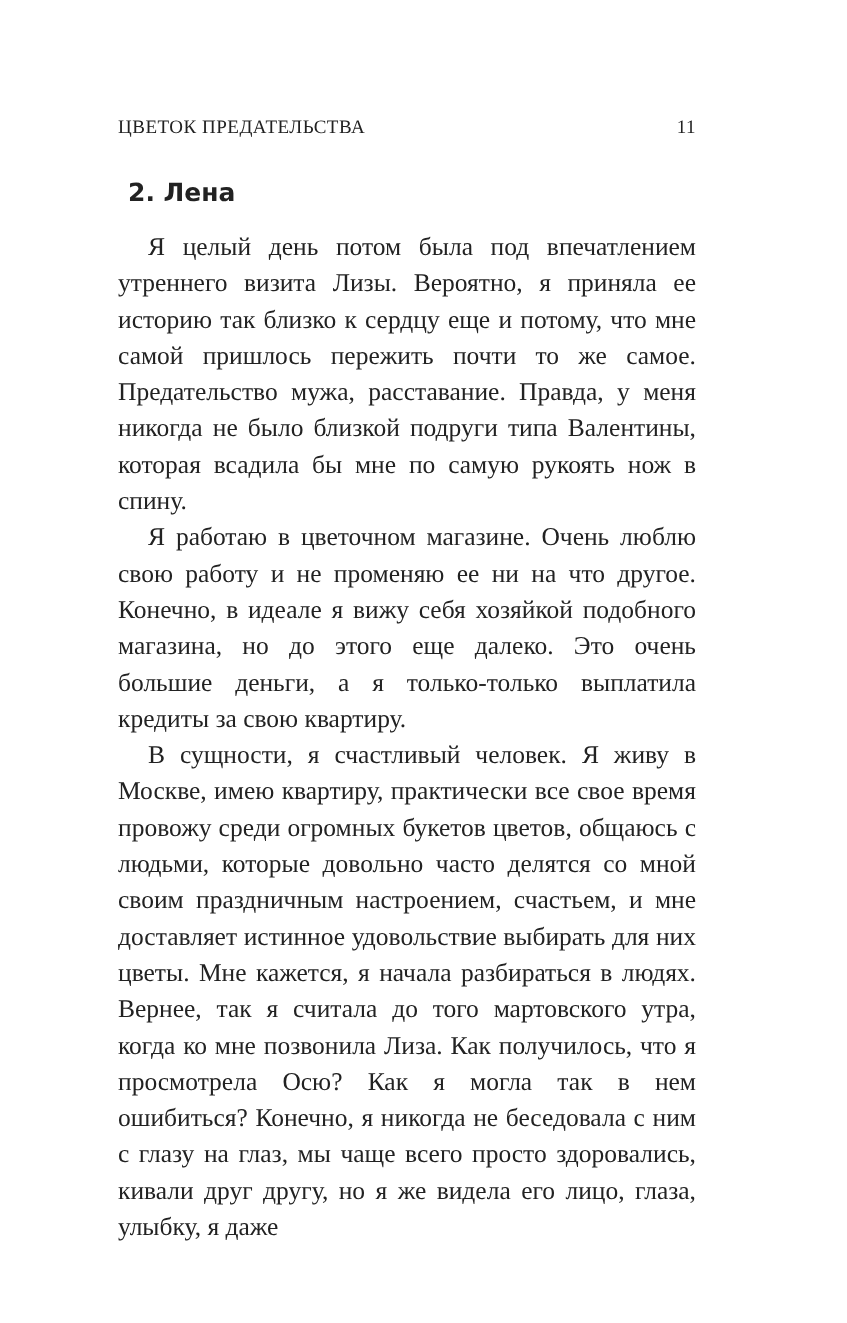ЦВЕТОК ПРЕДАТЕЛЬСТВА 11
2. Лена
Я целый день потом была под впечатлением утреннего визита Лизы. Вероятно, я приняла ее историю так близко к сердцу еще и потому, что мне самой пришлось пережить почти то же самое. Предательство мужа, расставание. Правда, у меня никогда не было близкой подруги типа Валентины, которая всадила бы мне по самую рукоять нож в спину.
Я работаю в цветочном магазине. Очень люблю свою работу и не променяю ее ни на что другое. Конечно, в идеале я вижу себя хозяйкой подобного магазина, но до этого еще далеко. Это очень большие деньги, а я только-только выплатила кредиты за свою квартиру.
В сущности, я счастливый человек. Я живу в Москве, имею квартиру, практически все свое время провожу среди огромных букетов цветов, общаюсь с людьми, которые довольно часто делятся со мной своим праздничным настроением, счастьем, и мне доставляет истинное удовольствие выбирать для них цветы. Мне кажется, я начала разбираться в людях. Вернее, так я считала до того мартовского утра, когда ко мне позвонила Лиза. Как получилось, что я просмотрела Осю? Как я могла так в нем ошибиться? Конечно, я никогда не беседовала с ним с глазу на глаз, мы чаще всего просто здоровались, кивали друг другу, но я же видела его лицо, глаза, улыбку, я даже